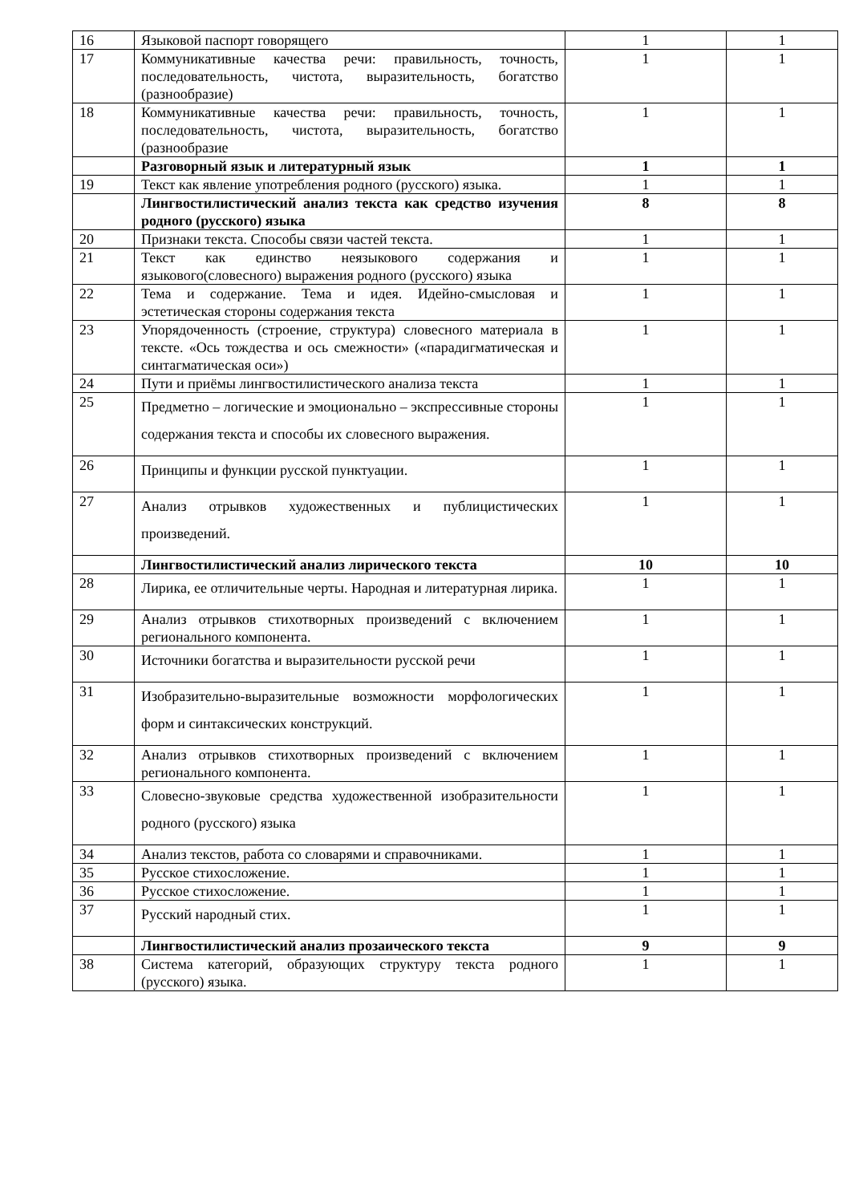| 16 | Языковой паспорт говорящего | 1 | 1 |
| 17 | Коммуникативные качества речи: правильность, точность, последовательность, чистота, выразительность, богатство (разнообразие) | 1 | 1 |
| 18 | Коммуникативные качества речи: правильность, точность, последовательность, чистота, выразительность, богатство (разнообразие | 1 | 1 |
| | Разговорный язык и литературный язык | 1 | 1 |
| 19 | Текст как явление употребления родного (русского) языка. | 1 | 1 |
| | Лингвостилистический анализ текста как средство изучения родного (русского) языка | 8 | 8 |
| 20 | Признаки текста. Способы связи частей текста. | 1 | 1 |
| 21 | Текст как единство неязыкового содержания и языкового(словесного) выражения родного (русского) языка | 1 | 1 |
| 22 | Тема и содержание. Тема и идея. Идейно-смысловая и эстетическая стороны содержания текста | 1 | 1 |
| 23 | Упорядоченность (строение, структура) словесного материала в тексте. «Ось тождества и ось смежности» («парадигматическая и синтагматическая оси») | 1 | 1 |
| 24 | Пути и приёмы лингвостилистического анализа текста | 1 | 1 |
| 25 | Предметно – логические и эмоционально – экспрессивные стороны содержания текста и способы их словесного выражения. | 1 | 1 |
| 26 | Принципы и функции русской пунктуации. | 1 | 1 |
| 27 | Анализ отрывков художественных и публицистических произведений. | 1 | 1 |
| | Лингвостилистический анализ лирического текста | 10 | 10 |
| 28 | Лирика, ее отличительные черты. Народная и литературная лирика. | 1 | 1 |
| 29 | Анализ отрывков стихотворных произведений с включением регионального компонента. | 1 | 1 |
| 30 | Источники богатства и выразительности русской речи | 1 | 1 |
| 31 | Изобразительно-выразительные возможности морфологических форм и синтаксических конструкций. | 1 | 1 |
| 32 | Анализ отрывков стихотворных произведений с включением регионального компонента. | 1 | 1 |
| 33 | Словесно-звуковые средства художественной изобразительности родного (русского) языка | 1 | 1 |
| 34 | Анализ текстов, работа со словарями и справочниками. | 1 | 1 |
| 35 | Русское стихосложение. | 1 | 1 |
| 36 | Русское стихосложение. | 1 | 1 |
| 37 | Русский народный стих. | 1 | 1 |
| | Лингвостилистический анализ прозаического текста | 9 | 9 |
| 38 | Система категорий, образующих структуру текста родного (русского) языка. | 1 | 1 |